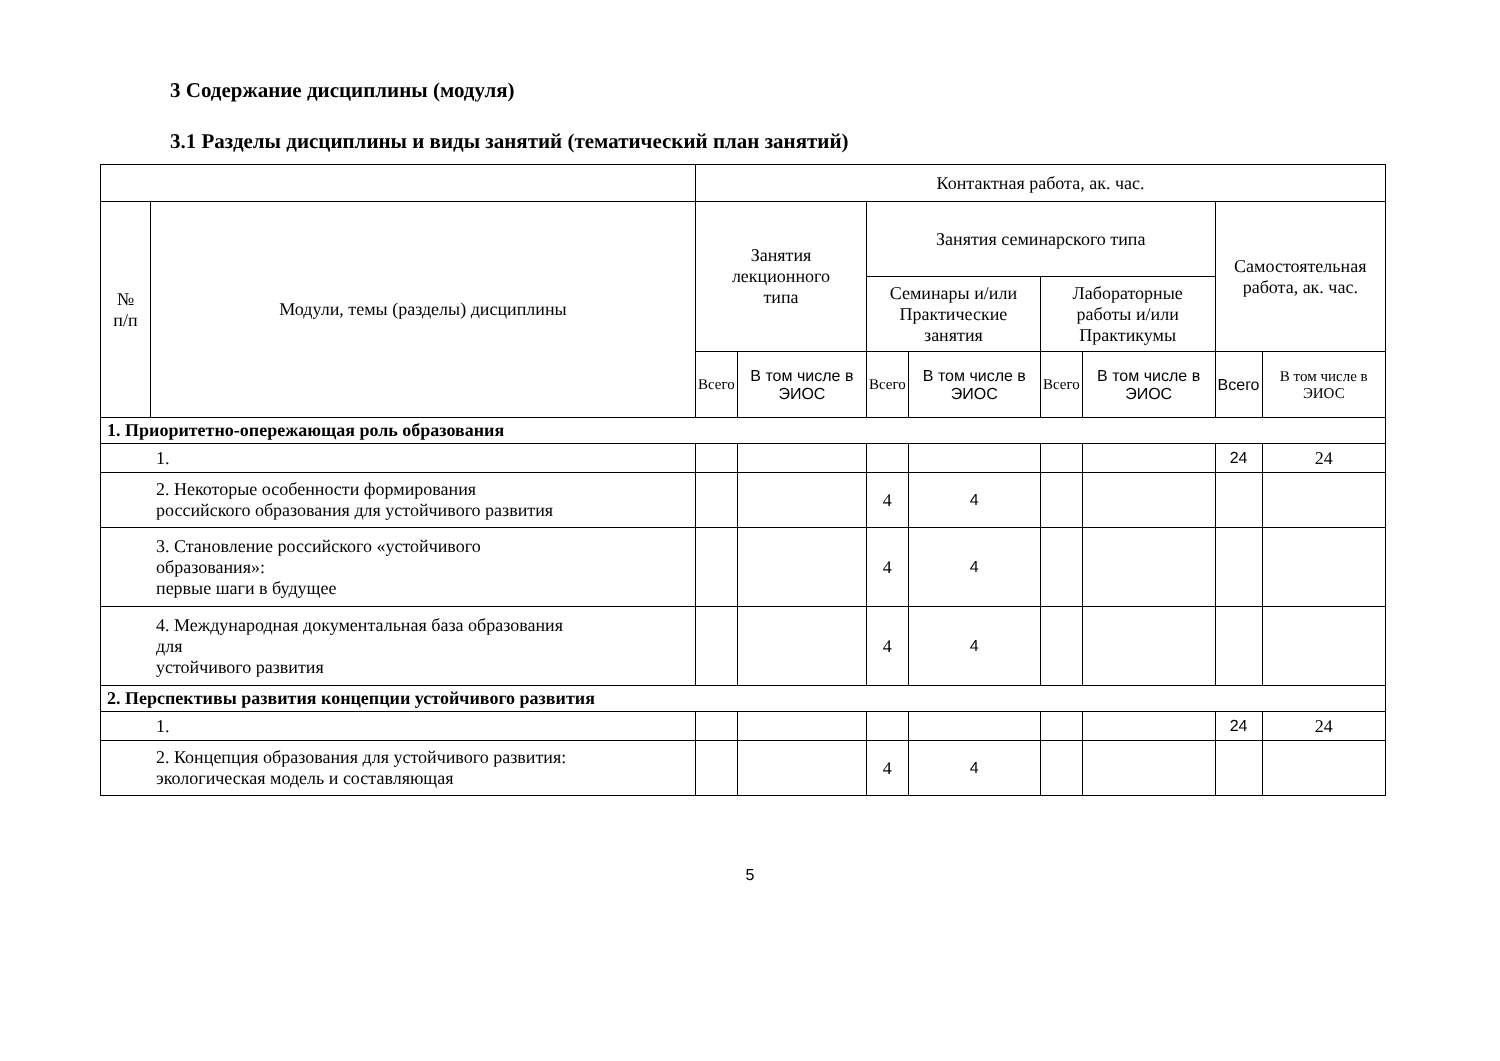3 Содержание дисциплины (модуля)
3.1 Разделы дисциплины и виды занятий (тематический план занятий)
| | | Контактная работа, ак. час. | | | | | | | |
| --- | --- | --- | --- | --- | --- | --- | --- | --- | --- |
| № п/п | Модули, темы (разделы) дисциплины | Занятия лекционного типа | | Занятия семинарского типа | | | | Самостоятельная работа, ак. час. | |
| | | | | Семинары и/или Практические занятия | | Лабораторные работы и/или Практикумы | | | |
| | | Всего | В том числе в ЭИОС | Всего | В том числе в ЭИОС | Всего | В том числе в ЭИОС | Всего | В том числе в ЭИОС |
| 1. Приоритетно-опережающая роль образования | | | | | | | | | |
| 1. | | | | | | | | 24 | 24 |
| 2. Некоторые особенности формирования российского образования для устойчивого развития | | | | 4 | 4 | | | | |
| 3. Становление российского «устойчивого образования»: первые шаги в будущее | | | | 4 | 4 | | | | |
| 4. Международная документальная база образования для устойчивого развития | | | | 4 | 4 | | | | |
| 2. Перспективы развития концепции устойчивого развития | | | | | | | | | |
| 1. | | | | | | | | 24 | 24 |
| 2. Концепция образования для устойчивого развития: экологическая модель и составляющая | | | | 4 | 4 | | | | |
5